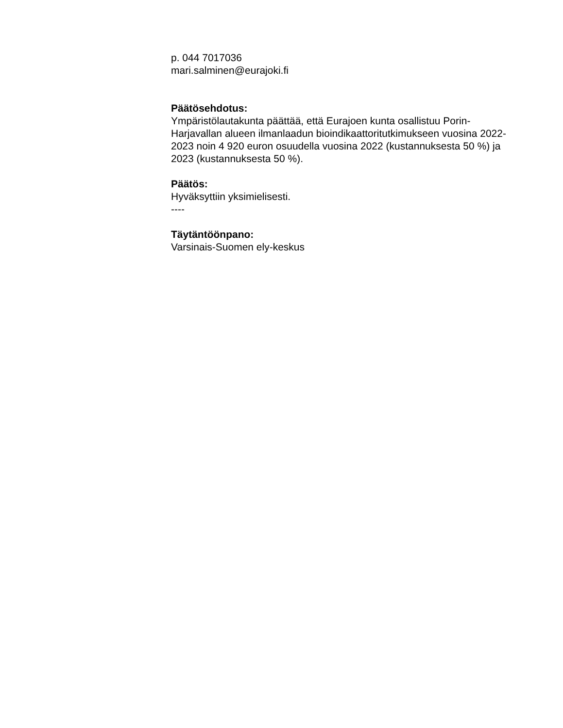p. 044 7017036
mari.salminen@eurajoki.fi
Päätösehdotus:
Ympäristölautakunta päättää, että Eurajoen kunta osallistuu Porin-Harjavallan alueen ilmanlaadun bioindikaattoritutkimukseen vuosina 2022-2023 noin 4 920 euron osuudella vuosina 2022 (kustannuksesta 50 %) ja 2023 (kustannuksesta 50 %).
Päätös:
Hyväksyttiin yksimielisesti.
----
Täytäntöönpano:
Varsinais-Suomen ely-keskus